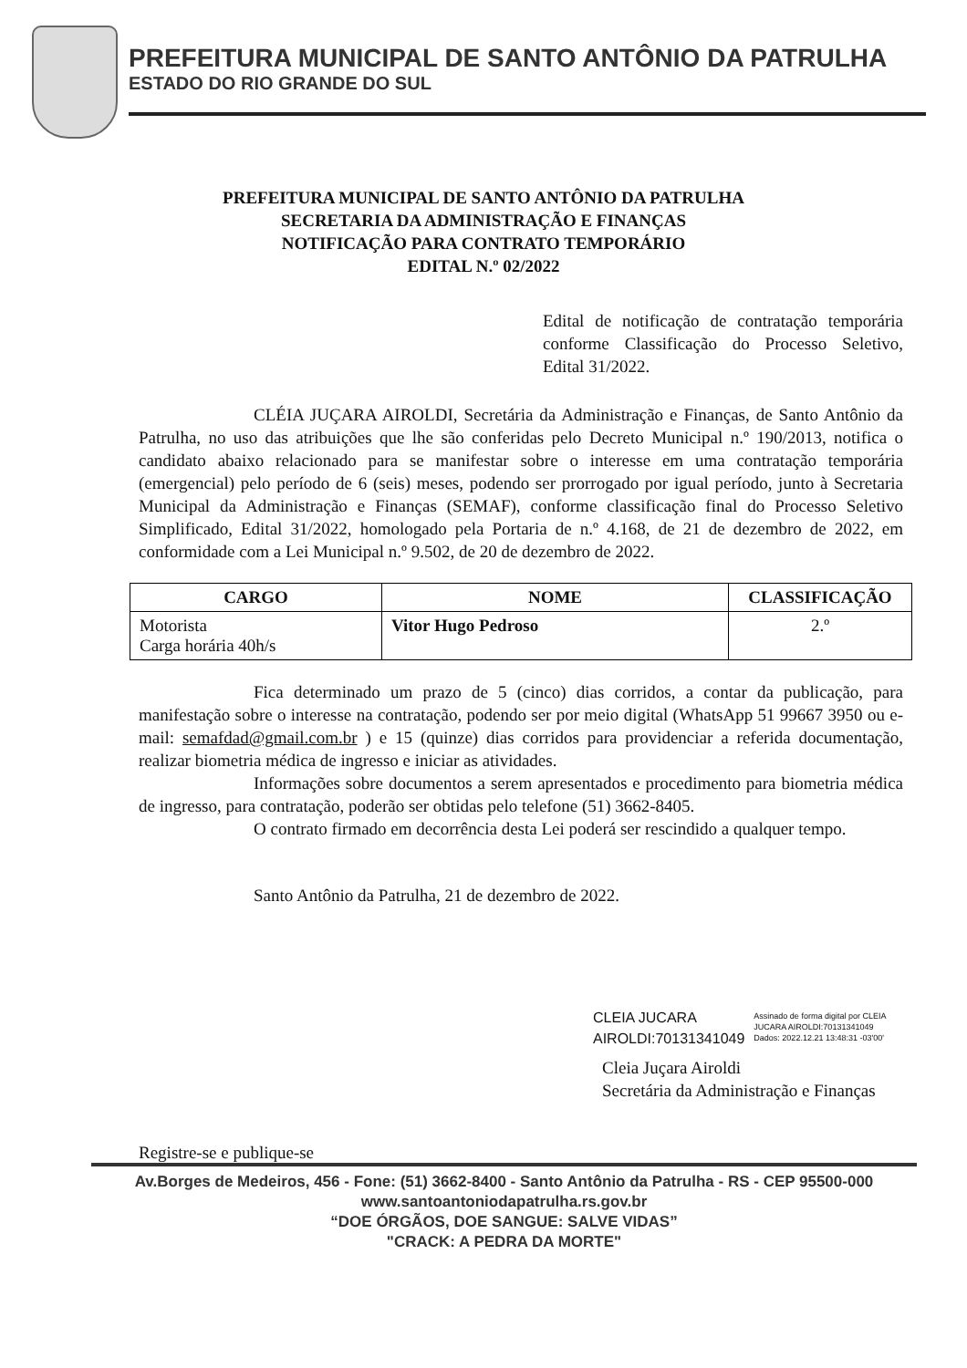PREFEITURA MUNICIPAL DE SANTO ANTÔNIO DA PATRULHA
ESTADO DO RIO GRANDE DO SUL
PREFEITURA MUNICIPAL DE SANTO ANTÔNIO DA PATRULHA
SECRETARIA DA ADMINISTRAÇÃO E FINANÇAS
NOTIFICAÇÃO PARA CONTRATO TEMPORÁRIO
EDITAL N.º 02/2022
Edital de notificação de contratação temporária conforme Classificação do Processo Seletivo, Edital 31/2022.
CLÉIA JUÇARA AIROLDI, Secretária da Administração e Finanças, de Santo Antônio da Patrulha, no uso das atribuições que lhe são conferidas pelo Decreto Municipal n.º 190/2013, notifica o candidato abaixo relacionado para se manifestar sobre o interesse em uma contratação temporária (emergencial) pelo período de 6 (seis) meses, podendo ser prorrogado por igual período, junto à Secretaria Municipal da Administração e Finanças (SEMAF), conforme classificação final do Processo Seletivo Simplificado, Edital 31/2022, homologado pela Portaria de n.º 4.168, de 21 de dezembro de 2022, em conformidade com a Lei Municipal n.º 9.502, de 20 de dezembro de 2022.
| CARGO | NOME | CLASSIFICAÇÃO |
| --- | --- | --- |
| Motorista Carga horária 40h/s | Vitor Hugo Pedroso | 2.º |
Fica determinado um prazo de 5 (cinco) dias corridos, a contar da publicação, para manifestação sobre o interesse na contratação, podendo ser por meio digital (WhatsApp 51 99667 3950 ou e-mail: semafdad@gmail.com.br ) e 15 (quinze) dias corridos para providenciar a referida documentação, realizar biometria médica de ingresso e iniciar as atividades.
Informações sobre documentos a serem apresentados e procedimento para biometria médica de ingresso, para contratação, poderão ser obtidas pelo telefone (51) 3662-8405.
O contrato firmado em decorrência desta Lei poderá ser rescindido a qualquer tempo.
Santo Antônio da Patrulha, 21 de dezembro de 2022.
CLEIA JUCARA
AIROLDI:70131341049
Assinado de forma digital por CLEIA
JUCARA AIROLDI:70131341049
Dados: 2022.12.21 13:48:31 -03'00'
Cleia Juçara Airoldi
Secretária da Administração e Finanças
Registre-se e publique-se
Av.Borges de Medeiros, 456 - Fone: (51) 3662-8400 - Santo Antônio da Patrulha - RS - CEP 95500-000
www.santoantoniodapatrulha.rs.gov.br
“DOE ÓRGÃOS, DOE SANGUE: SALVE VIDAS”
"CRACK: A PEDRA DA MORTE"